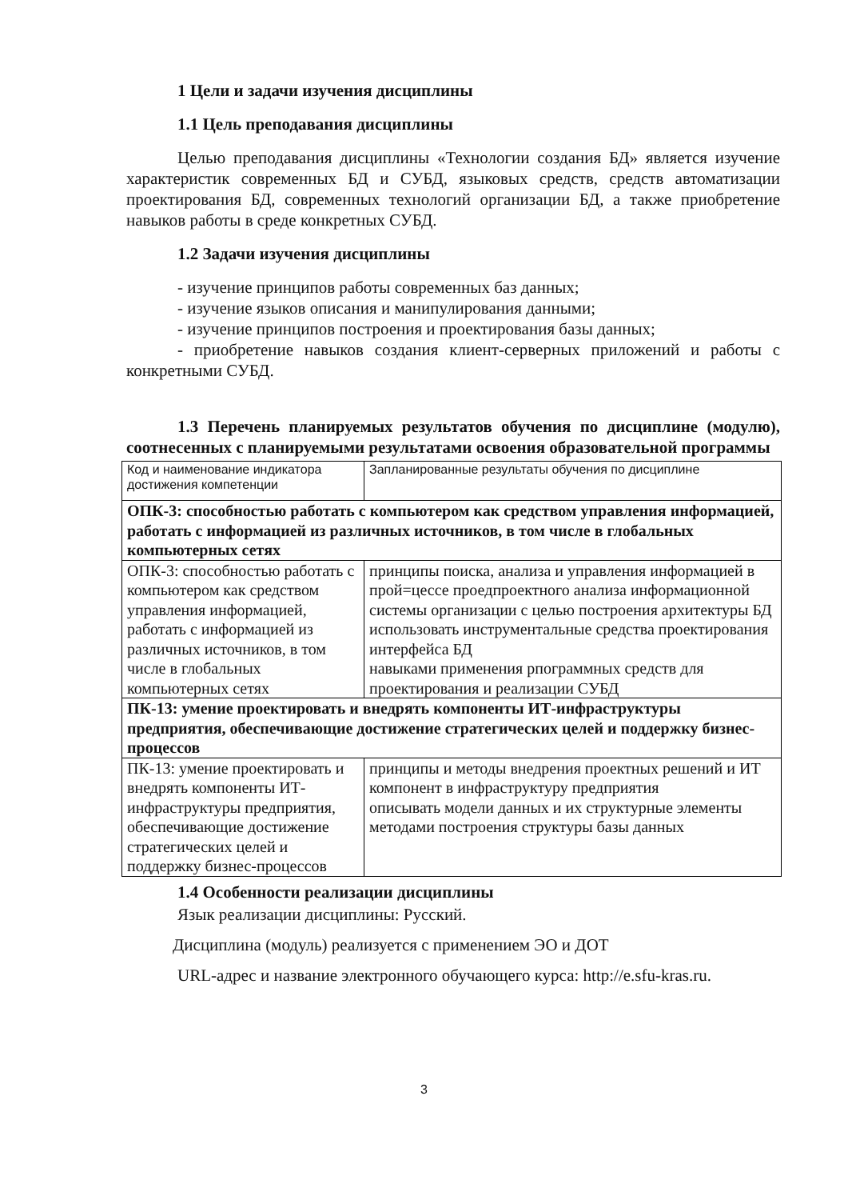1 Цели и задачи изучения дисциплины
1.1 Цель преподавания дисциплины
Целью преподавания дисциплины «Технологии создания БД» является изучение характеристик современных БД и СУБД, языковых средств, средств автоматизации проектирования БД, современных технологий организации БД, а также приобретение навыков работы в среде конкретных СУБД.
1.2 Задачи изучения дисциплины
- изучение принципов работы современных баз данных;
- изучение языков описания и манипулирования данными;
- изучение принципов построения и проектирования базы данных;
- приобретение навыков создания клиент-серверных приложений и работы с конкретными СУБД.
1.3 Перечень планируемых результатов обучения по дисциплине (модулю), соотнесенных с планируемыми результатами освоения образовательной программы
| Код и наименование индикатора достижения компетенции | Запланированные результаты обучения по дисциплине |
| ОПК-3: способностью работать с компьютером как средством управления информацией, работать с информацией из различных источников, в том числе в глобальных компьютерных сетях | |
| ОПК-3: способностью работать с компьютером как средством управления информацией, работать с информацией из различных источников, в том числе в глобальных компьютерных сетях | принципы поиска, анализа и управления информацией в прой=цессе проедпроектного анализа информационной системы организации с целью построения архитектуры БД использовать инструментальные средства проектирования интерфейса БД навыками применения рпограммных средств для проектирования и реализации СУБД |
| ПК-13: умение проектировать и внедрять компоненты ИТ-инфраструктуры предприятия, обеспечивающие достижение стратегических целей и поддержку бизнес-процессов | |
| ПК-13: умение проектировать и внедрять компоненты ИТ-инфраструктуры предприятия, обеспечивающие достижение стратегических целей и поддержку бизнес-процессов | принципы и методы внедрения проектных решений и ИТ компонент в инфраструктуру предприятия описывать модели данных и их структурные элементы методами построения структуры базы данных |
1.4 Особенности реализации дисциплины
Язык реализации дисциплины: Русский.
Дисциплина (модуль) реализуется с применением ЭО и ДОТ
URL-адрес и название электронного обучающего курса: http://e.sfu-kras.ru.
3